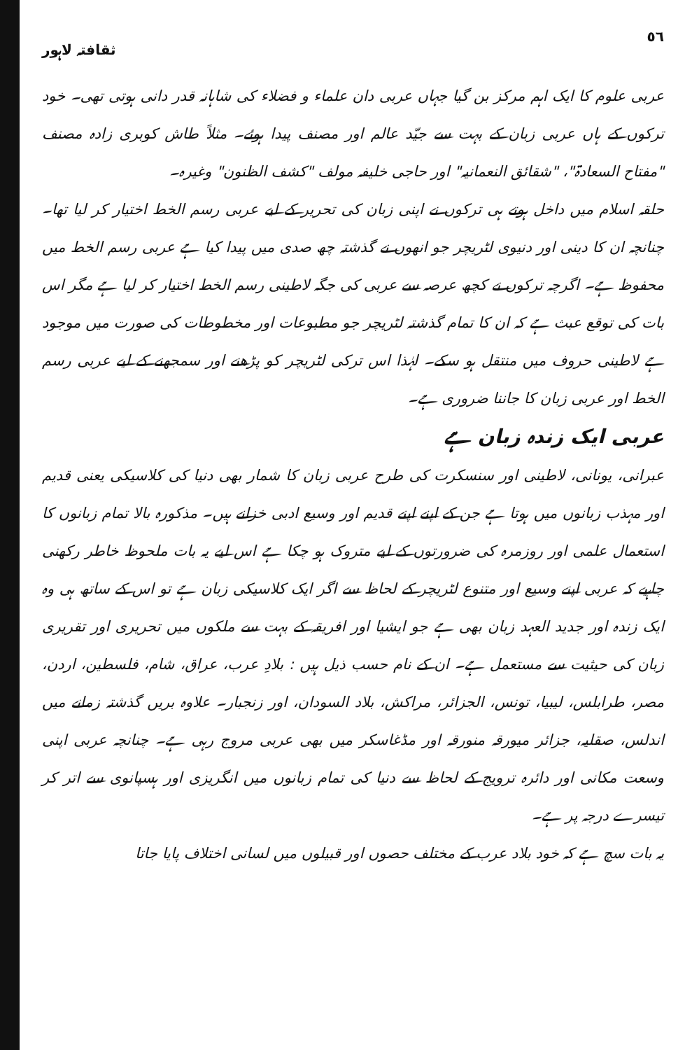٥٦ ثقافتہ لاہور
عربی علوم کا ایک اہم مرکز بن گیا جہاں عربی دان علماء و فضلاء کی شاہانہ قدر دانی ہوتی تھی۔ خود ترکوں کے ہاں عربی زبان کے بہت سے جیّد عالم اور مصنف پیدا ہوئے۔ مثلاً طاش کوبری زادہ مصنف "مفتاح السعادۃ"، "شقائق النعمانیہ" اور حاجی خلیفہ مولف "کشف الظنون" وغیرہ۔
حلقہ اسلام میں داخل ہوتے ہی ترکوں نے اپنی زبان کی تحریر کے لیے عربی رسم الخط اختیار کر لیا تھا۔ چنانچہ ان کا دینی اور دنیوی لٹریچر جو انھوں نے گذشتہ چھ صدی میں پیدا کیا ہے عربی رسم الخط میں محفوظ ہے۔ اگرچہ ترکوں نے کچھ عرصہ سے عربی کی جگہ لاطینی رسم الخط اختیار کر لیا ہے مگر اس بات کی توقع عبث ہے کہ ان کا تمام گذشتہ لٹریچر جو مطبوعات اور مخطوطات کی صورت میں موجود ہے لاطینی حروف میں منتقل ہو سکے۔ لہٰذا اس ترکی لٹریچر کو پڑھنے اور سمجھنے کے لیے عربی رسم الخط اور عربی زبان کا جاننا ضروری ہے۔
عربی ایک زندہ زبان ہے
عبرانی، یونانی، لاطینی اور سنسکرت کی طرح عربی زبان کا شمار بھی دنیا کی کلاسیکی یعنی قدیم اور مہذب زبانوں میں ہوتا ہے جن کے اپنے اپنے قدیم اور وسیع ادبی خزانے ہیں۔ مذکورہ بالا تمام زبانوں کا استعمال علمی اور روزمرہ کی ضرورتوں کے لیے متروک ہو چکا ہے اس لیے یہ بات ملحوظ خاطر رکھنی چاہیے کہ عربی اپنے وسیع اور متنوع لٹریچر کے لحاظ سے اگر ایک کلاسیکی زبان ہے تو اس کے ساتھ ہی وہ ایک زندہ اور جدید العہد زبان بھی ہے جو ایشیا اور افریقہ کے بہت سے ملکوں میں تحریری اور تقریری زبان کی حیثیت سے مستعمل ہے۔ ان کے نام حسب ذیل ہیں : بلادِ عرب، عراق، شام، فلسطین، اردن، مصر، طرابلس، لیبیا، تونس، الجزائر، مراکش، بلاد السودان، اور زنجبار۔ علاوہ بریں گذشتہ زمانے میں اندلس، صقلیہ، جزائر میورقہ منورقہ اور مڈغاسکر میں بھی عربی مروج رہی ہے۔ چنانچہ عربی اپنی وسعت مکانی اور دائرہ ترویج کے لحاظ سے دنیا کی تمام زبانوں میں انگریزی اور ہسپانوی سے اتر کر تیسرے درجہ پر ہے۔
یہ بات سچ ہے کہ خود بلاد عرب کے مختلف حصوں اور قبیلوں میں لسانی اختلاف پایا جاتا